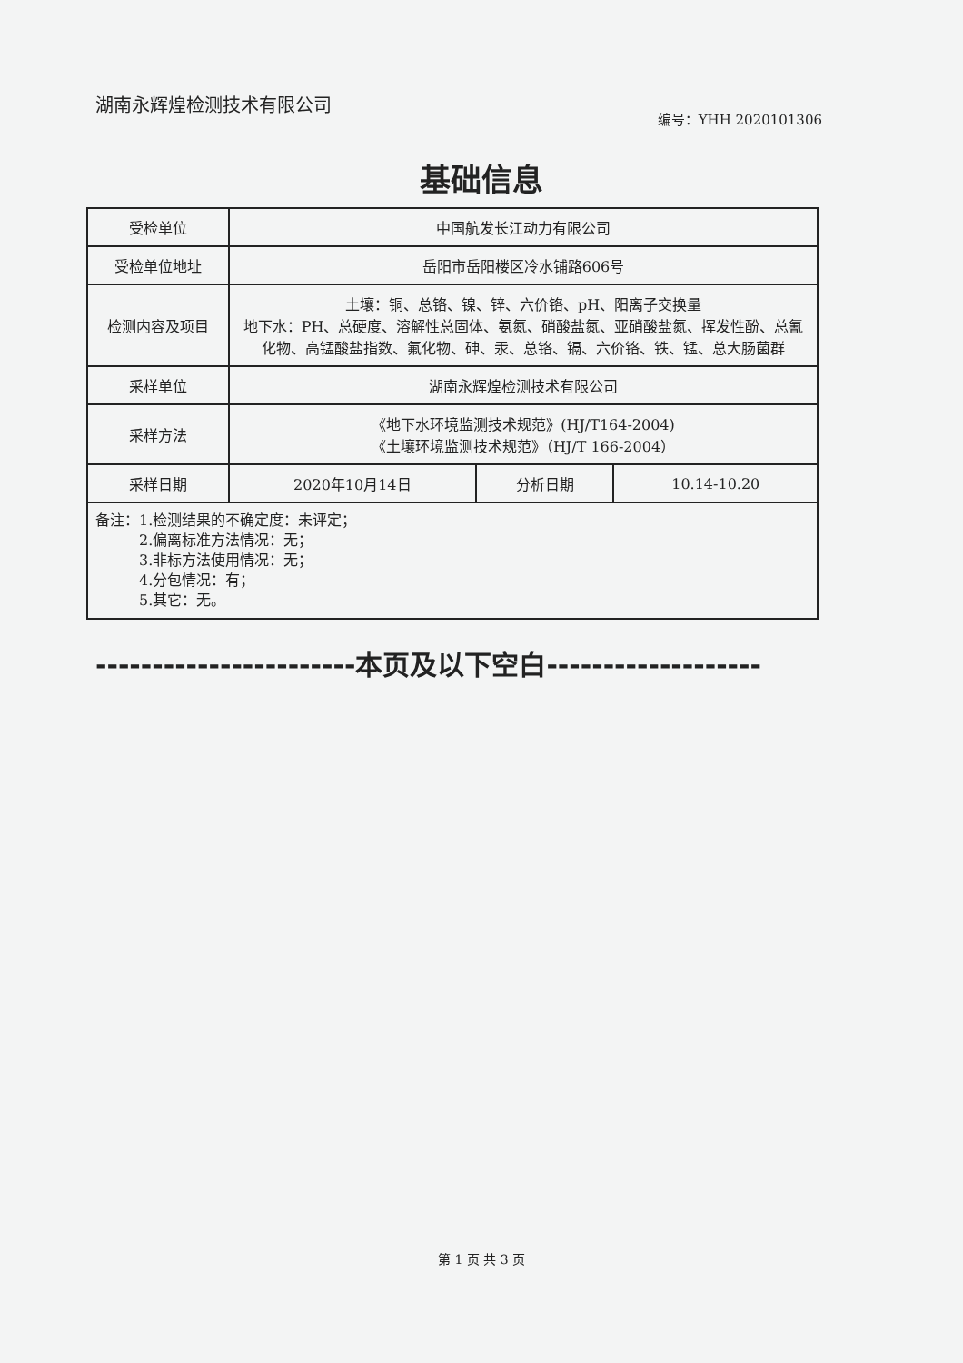湖南永辉煌检测技术有限公司
编号：YHH 2020101306
基础信息
| 受检单位 | 中国航发长江动力有限公司 | | |
| 受检单位地址 | 岳阳市岳阳楼区冷水铺路606号 | | |
| 检测内容及项目 | 土壤：铜、总铬、镍、锌、六价铬、pH、阳离子交换量 地下水：PH、总硬度、溶解性总固体、氨氮、硝酸盐氮、亚硝酸盐氮、挥发性酚、总氰化物、高锰酸盐指数、氟化物、砷、汞、总铬、镉、六价铬、铁、锰、总大肠菌群 | | |
| 采样单位 | 湖南永辉煌检测技术有限公司 | | |
| 采样方法 | 《地下水环境监测技术规范》(HJ/T164-2004) 《土壤环境监测技术规范》（HJ/T 166-2004） | | |
| 采样日期 | 2020年10月14日 | 分析日期 | 10.14-10.20 |
| 备注：1.检测结果的不确定度：未评定； 2.偏离标准方法情况：无； 3.非标方法使用情况：无； 4.分包情况：有； 5.其它：无。 | | | |
-----------------------本页及以下空白-------------------
第 1 页 共 3 页